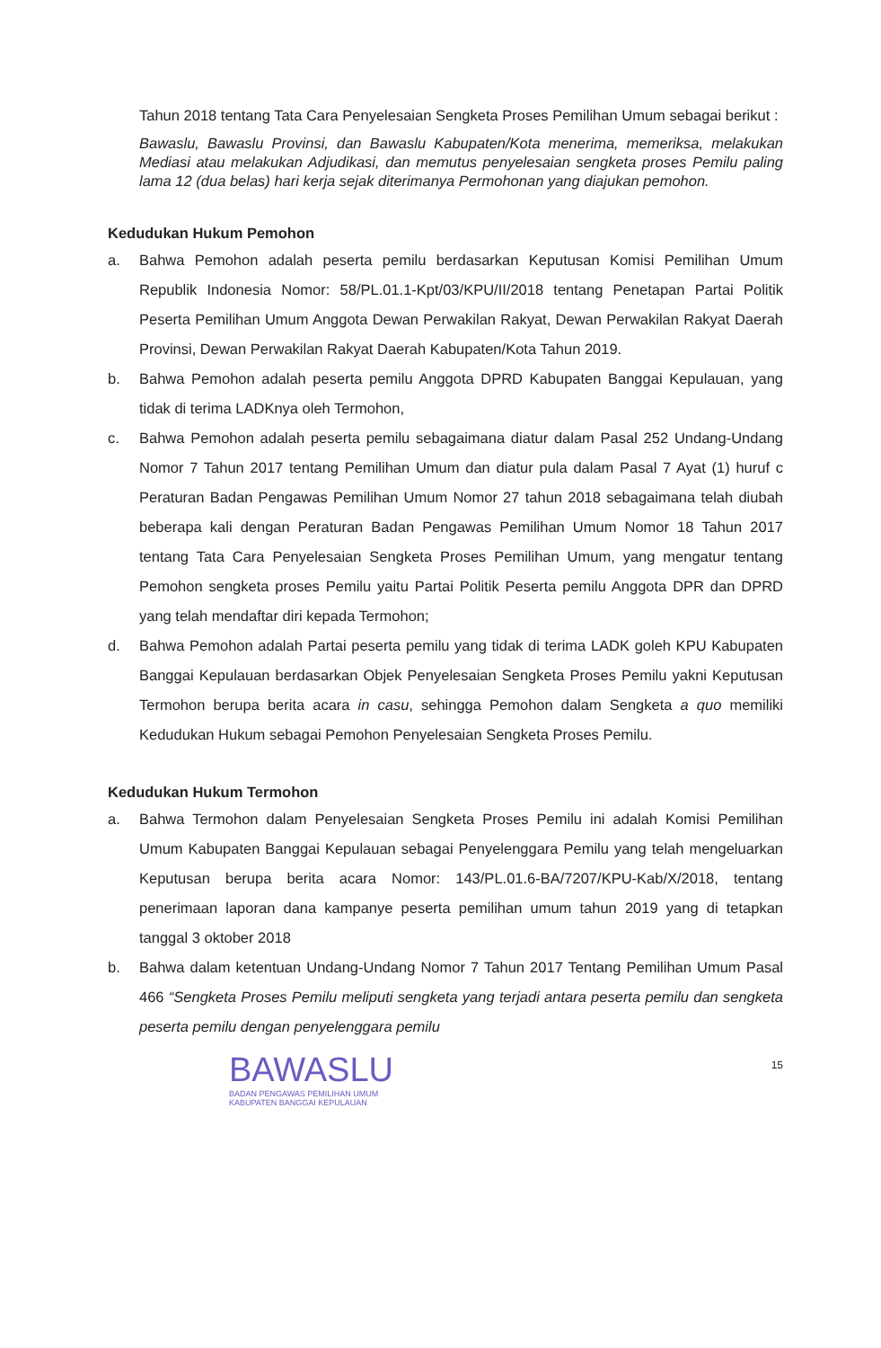Tahun 2018 tentang Tata Cara Penyelesaian Sengketa Proses Pemilihan Umum sebagai berikut :
Bawaslu, Bawaslu Provinsi, dan Bawaslu Kabupaten/Kota menerima, memeriksa, melakukan Mediasi atau melakukan Adjudikasi, dan memutus penyelesaian sengketa proses Pemilu paling lama 12 (dua belas) hari kerja sejak diterimanya Permohonan yang diajukan pemohon.
Kedudukan Hukum Pemohon
a.
Bahwa Pemohon adalah peserta pemilu berdasarkan Keputusan Komisi Pemilihan Umum Republik Indonesia Nomor: 58/PL.01.1-Kpt/03/KPU/II/2018 tentang Penetapan Partai Politik Peserta Pemilihan Umum Anggota Dewan Perwakilan Rakyat, Dewan Perwakilan Rakyat Daerah Provinsi, Dewan Perwakilan Rakyat Daerah Kabupaten/Kota Tahun 2019.
b.
Bahwa Pemohon adalah peserta pemilu Anggota DPRD Kabupaten Banggai Kepulauan, yang tidak di terima LADKnya oleh Termohon,
c.
Bahwa Pemohon adalah peserta pemilu sebagaimana diatur dalam Pasal 252 Undang-Undang Nomor 7 Tahun 2017 tentang Pemilihan Umum dan diatur pula dalam Pasal 7 Ayat (1) huruf c Peraturan Badan Pengawas Pemilihan Umum Nomor 27 tahun 2018 sebagaimana telah diubah beberapa kali dengan Peraturan Badan Pengawas Pemilihan Umum Nomor 18 Tahun 2017 tentang Tata Cara Penyelesaian Sengketa Proses Pemilihan Umum, yang mengatur tentang Pemohon sengketa proses Pemilu yaitu Partai Politik Peserta pemilu Anggota DPR dan DPRD yang telah mendaftar diri kepada Termohon;
d.
Bahwa Pemohon adalah Partai peserta pemilu yang tidak di terima LADK goleh KPU Kabupaten Banggai Kepulauan berdasarkan Objek Penyelesaian Sengketa Proses Pemilu yakni Keputusan Termohon berupa berita acara in casu, sehingga Pemohon dalam Sengketa a quo memiliki Kedudukan Hukum sebagai Pemohon Penyelesaian Sengketa Proses Pemilu.
Kedudukan Hukum Termohon
a.
Bahwa Termohon dalam Penyelesaian Sengketa Proses Pemilu ini adalah Komisi Pemilihan Umum Kabupaten Banggai Kepulauan sebagai Penyelenggara Pemilu yang telah mengeluarkan Keputusan berupa berita acara Nomor: 143/PL.01.6-BA/7207/KPU-Kab/X/2018, tentang penerimaan laporan dana kampanye peserta pemilihan umum tahun 2019 yang di tetapkan tanggal 3 oktober 2018
b.
Bahwa dalam ketentuan Undang-Undang Nomor 7 Tahun 2017 Tentang Pemilihan Umum Pasal 466 “Sengketa Proses Pemilu meliputi sengketa yang terjadi antara peserta pemilu dan sengketa peserta pemilu dengan penyelenggara pemilu
BAWASLU
BADAN PENGAWAS PEMILIHAN UMUM
KABUPATEN BANGGAI KEPULAUAN
15